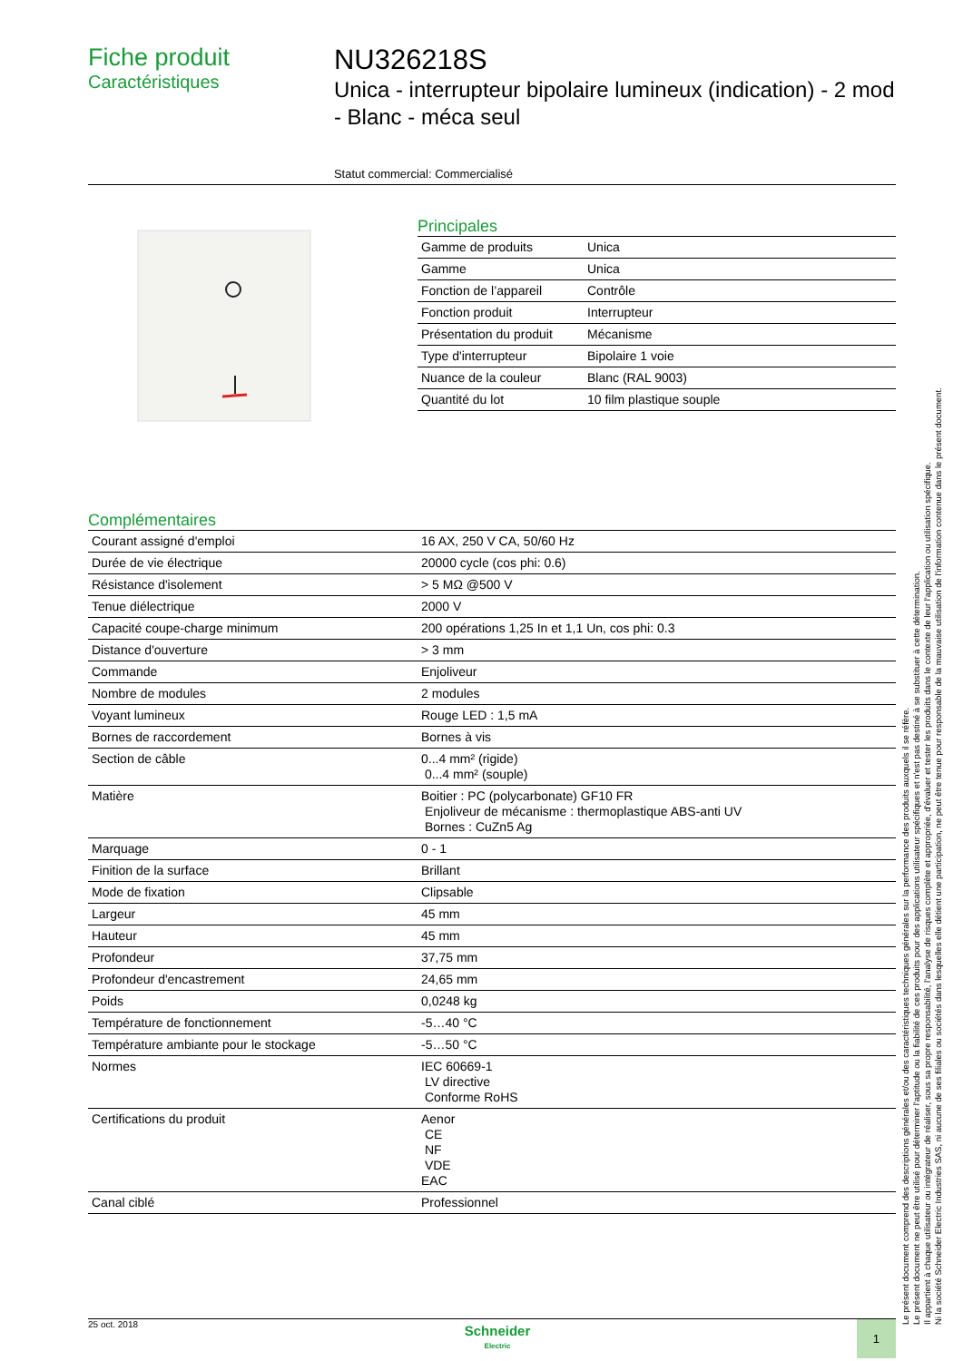Fiche produit
Caractéristiques
NU326218S
Unica - interrupteur bipolaire lumineux (indication) - 2 mod - Blanc - méca seul
Statut commercial: Commercialisé
Principales
| Gamme de produits | Unica |
| Gamme | Unica |
| Fonction de l’appareil | Contrôle |
| Fonction produit | Interrupteur |
| Présentation du produit | Mécanisme |
| Type d'interrupteur | Bipolaire 1 voie |
| Nuance de la couleur | Blanc (RAL 9003) |
| Quantité du lot | 10 film plastique souple |
Complémentaires
| Courant assigné d'emploi | 16 AX, 250 V CA, 50/60 Hz |
| Durée de vie électrique | 20000 cycle (cos phi: 0.6) |
| Résistance d'isolement | > 5 MΩ @500 V |
| Tenue diélectrique | 2000 V |
| Capacité coupe-charge minimum | 200 opérations 1,25 In et 1,1 Un, cos phi: 0.3 |
| Distance d'ouverture | > 3 mm |
| Commande | Enjoliveur |
| Nombre de modules | 2 modules |
| Voyant lumineux | Rouge LED : 1,5 mA |
| Bornes de raccordement | Bornes à vis |
| Section de câble | 0...4 mm² (rigide) 0...4 mm² (souple) |
| Matière | Boitier : PC (polycarbonate) GF10 FR Enjoliveur de mécanisme : thermoplastique ABS-anti UV Bornes : CuZn5 Ag |
| Marquage | 0 - 1 |
| Finition de la surface | Brillant |
| Mode de fixation | Clipsable |
| Largeur | 45 mm |
| Hauteur | 45 mm |
| Profondeur | 37,75 mm |
| Profondeur d'encastrement | 24,65 mm |
| Poids | 0,0248 kg |
| Température de fonctionnement | -5…40 °C |
| Température ambiante pour le stockage | -5…50 °C |
| Normes | IEC 60669-1 LV directive Conforme RoHS |
| Certifications du produit | Aenor CE NF VDE EAC |
| Canal ciblé | Professionnel |
Le présent document comprend des descriptions générales et/ou des caractéristiques techniques générales sur la performance des produits auxquels il se réfère.
Le présent document ne peut être utilisé pour déterminer l'aptitude ou la fiabilité de ces produits pour des applications utilisateur spécifiques et n'est pas destiné à se substituer à cette détermination.
Il appartient à chaque utilisateur ou intégrateur de réaliser, sous sa propre responsabilité, l'analyse de risques complète et appropriée, d'évaluer et tester les produits dans le contexte de leur l'application ou utilisation spécifique.
Ni la société Schneider Electric Industries SAS, ni aucune de ses filiales ou sociétés dans lesquelles elle détient une participation, ne peut être tenue pour responsable de la mauvaise utilisation de l'information contenue dans le présent document.
25 oct. 2018
Schneider
Electric
1